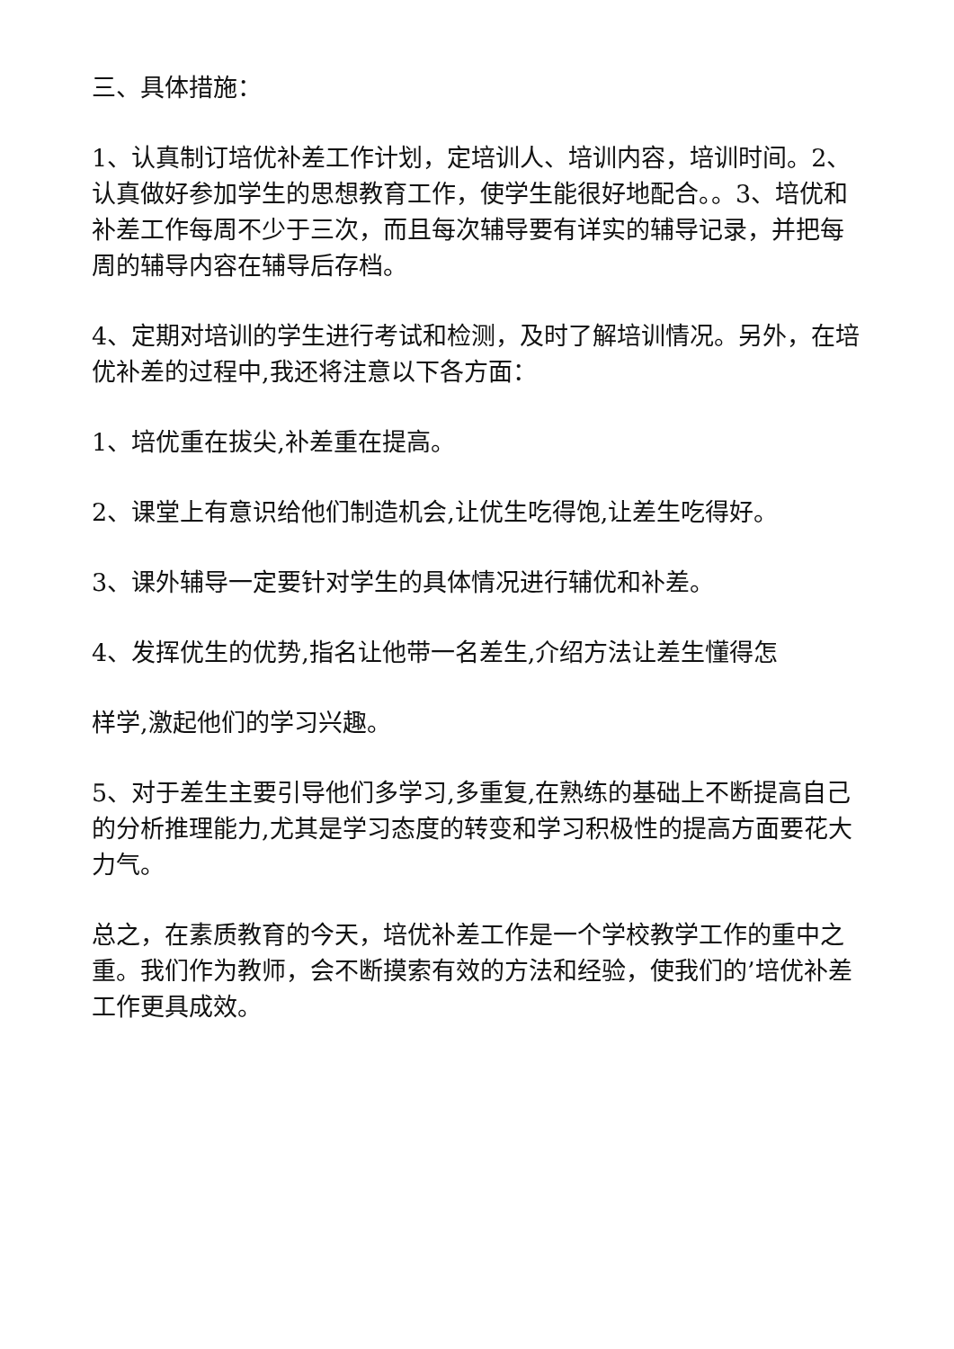三、具体措施：
1、认真制订培优补差工作计划，定培训人、培训内容，培训时间。2、认真做好参加学生的思想教育工作，使学生能很好地配合。。3、培优和补差工作每周不少于三次，而且每次辅导要有详实的辅导记录，并把每周的辅导内容在辅导后存档。
4、定期对培训的学生进行考试和检测，及时了解培训情况。另外，在培优补差的过程中,我还将注意以下各方面：
1、培优重在拔尖,补差重在提高。
2、课堂上有意识给他们制造机会,让优生吃得饱,让差生吃得好。
3、课外辅导一定要针对学生的具体情况进行辅优和补差。
4、发挥优生的优势,指名让他带一名差生,介绍方法让差生懂得怎
样学,激起他们的学习兴趣。
5、对于差生主要引导他们多学习,多重复,在熟练的基础上不断提高自己的分析推理能力,尤其是学习态度的转变和学习积极性的提高方面要花大力气。
总之，在素质教育的今天，培优补差工作是一个学校教学工作的重中之重。我们作为教师，会不断摸索有效的方法和经验，使我们的’培优补差工作更具成效。